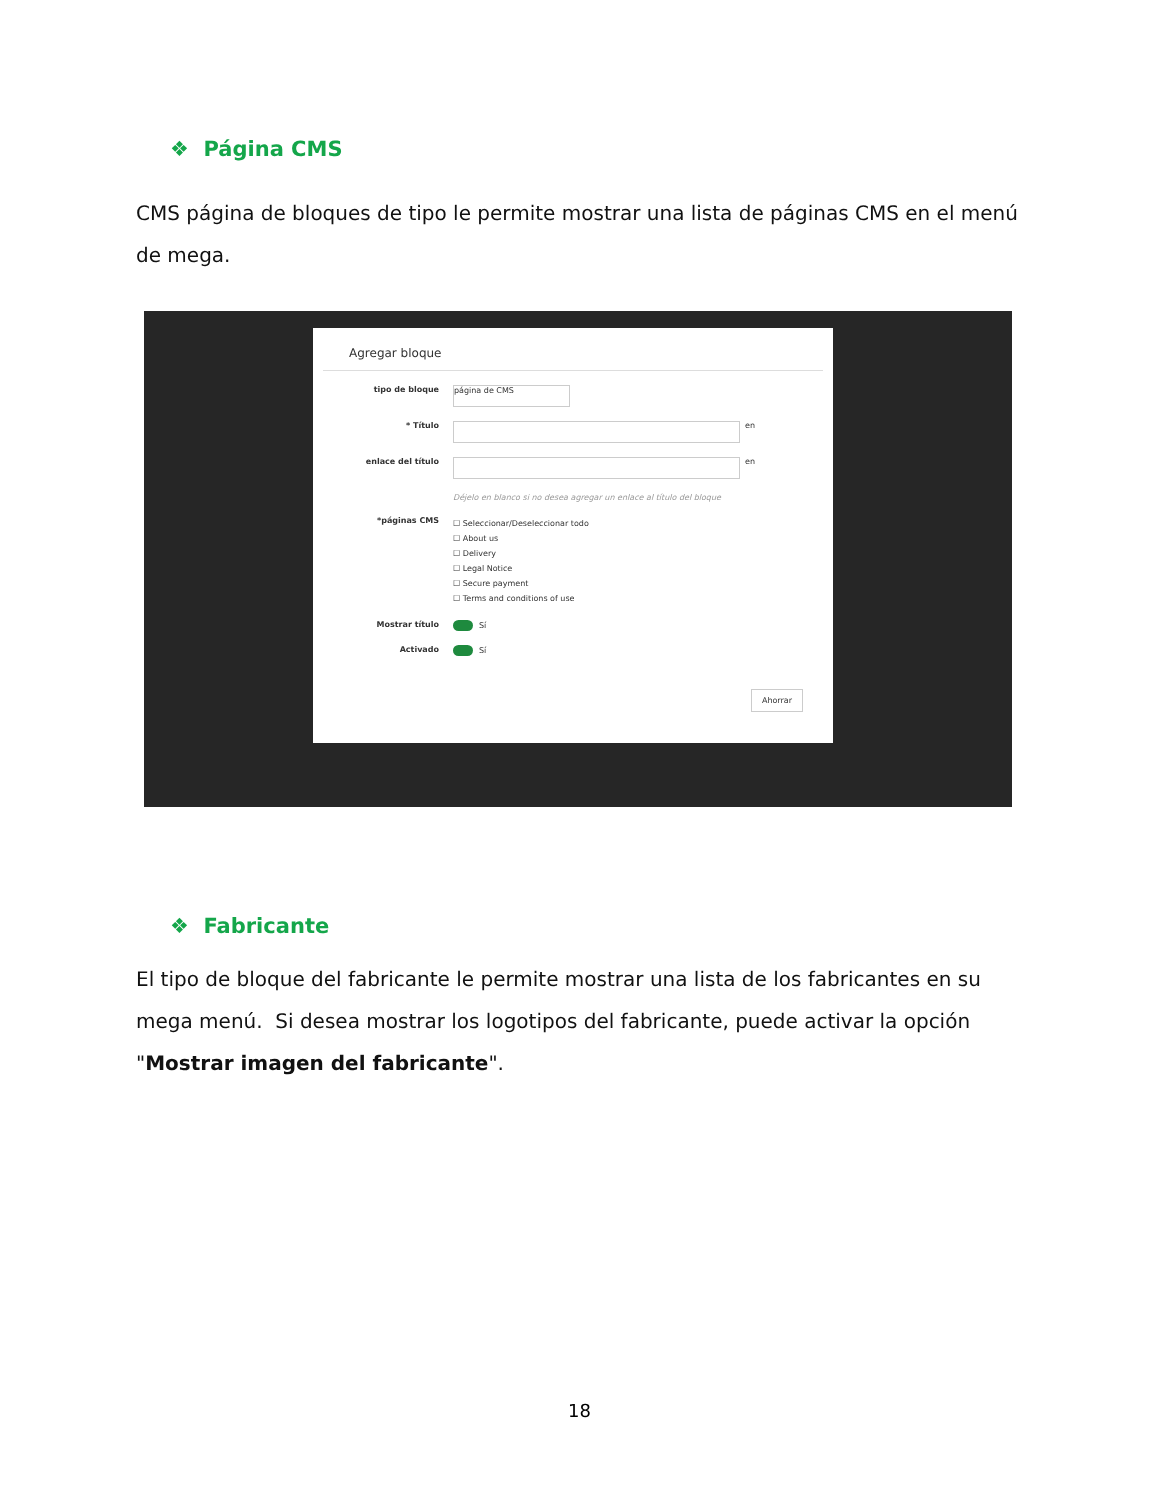❖ Página CMS
CMS página de bloques de tipo le permite mostrar una lista de páginas CMS en el menú de mega.
Agregar bloque
tipo de bloque
página de CMS
* Título
en
enlace del título
en
Déjelo en blanco si no desea agregar un enlace al título del bloque
*páginas CMS
☐ Seleccionar/Deseleccionar todo
☐ About us
☐ Delivery
☐ Legal Notice
☐ Secure payment
☐ Terms and conditions of use
Mostrar título Sí
Activado Sí
Ahorrar
❖ Fabricante
El tipo de bloque del fabricante le permite mostrar una lista de los fabricantes en su mega menú. Si desea mostrar los logotipos del fabricante, puede activar la opción "Mostrar imagen del fabricante".
18